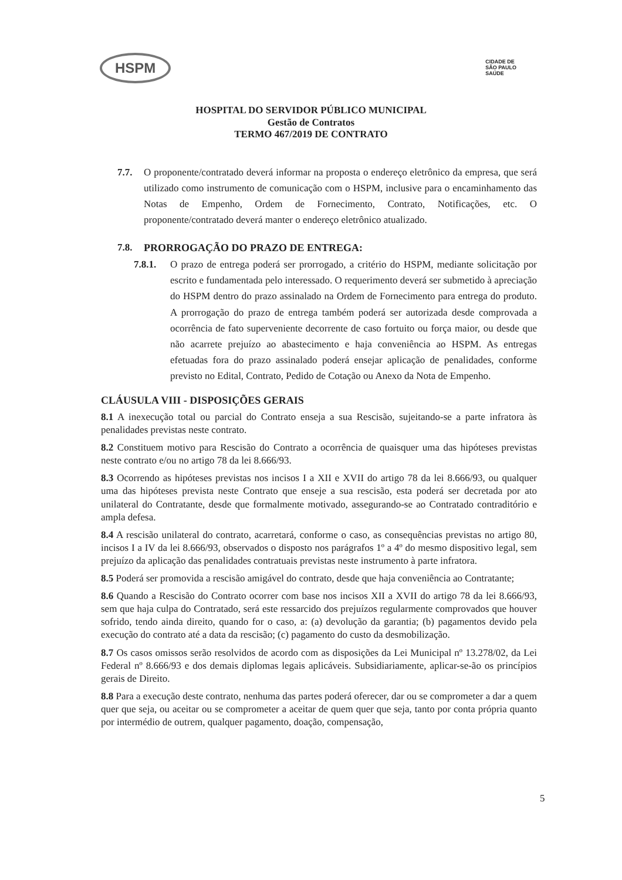HSPM
CIDADE DE
SÃO PAULO
SAÚDE
HOSPITAL DO SERVIDOR PÚBLICO MUNICIPAL
Gestão de Contratos
TERMO 467/2019 DE CONTRATO
7.7. O proponente/contratado deverá informar na proposta o endereço eletrônico da empresa, que será utilizado como instrumento de comunicação com o HSPM, inclusive para o encaminhamento das Notas de Empenho, Ordem de Fornecimento, Contrato, Notificações, etc. O proponente/contratado deverá manter o endereço eletrônico atualizado.
7.8. PRORROGAÇÃO DO PRAZO DE ENTREGA:
7.8.1. O prazo de entrega poderá ser prorrogado, a critério do HSPM, mediante solicitação por escrito e fundamentada pelo interessado. O requerimento deverá ser submetido à apreciação do HSPM dentro do prazo assinalado na Ordem de Fornecimento para entrega do produto. A prorrogação do prazo de entrega também poderá ser autorizada desde comprovada a ocorrência de fato superveniente decorrente de caso fortuito ou força maior, ou desde que não acarrete prejuízo ao abastecimento e haja conveniência ao HSPM. As entregas efetuadas fora do prazo assinalado poderá ensejar aplicação de penalidades, conforme previsto no Edital, Contrato, Pedido de Cotação ou Anexo da Nota de Empenho.
CLÁUSULA VIII - DISPOSIÇÕES GERAIS
8.1 A inexecução total ou parcial do Contrato enseja a sua Rescisão, sujeitando-se a parte infratora às penalidades previstas neste contrato.
8.2 Constituem motivo para Rescisão do Contrato a ocorrência de quaisquer uma das hipóteses previstas neste contrato e/ou no artigo 78 da lei 8.666/93.
8.3 Ocorrendo as hipóteses previstas nos incisos I a XII e XVII do artigo 78 da lei 8.666/93, ou qualquer uma das hipóteses prevista neste Contrato que enseje a sua rescisão, esta poderá ser decretada por ato unilateral do Contratante, desde que formalmente motivado, assegurando-se ao Contratado contraditório e ampla defesa.
8.4 A rescisão unilateral do contrato, acarretará, conforme o caso, as consequências previstas no artigo 80, incisos I a IV da lei 8.666/93, observados o disposto nos parágrafos 1º a 4º do mesmo dispositivo legal, sem prejuízo da aplicação das penalidades contratuais previstas neste instrumento à parte infratora.
8.5 Poderá ser promovida a rescisão amigável do contrato, desde que haja conveniência ao Contratante;
8.6 Quando a Rescisão do Contrato ocorrer com base nos incisos XII a XVII do artigo 78 da lei 8.666/93, sem que haja culpa do Contratado, será este ressarcido dos prejuízos regularmente comprovados que houver sofrido, tendo ainda direito, quando for o caso, a: (a) devolução da garantia; (b) pagamentos devido pela execução do contrato até a data da rescisão; (c) pagamento do custo da desmobilização.
8.7 Os casos omissos serão resolvidos de acordo com as disposições da Lei Municipal nº 13.278/02, da Lei Federal nº 8.666/93 e dos demais diplomas legais aplicáveis. Subsidiariamente, aplicar-se-ão os princípios gerais de Direito.
8.8 Para a execução deste contrato, nenhuma das partes poderá oferecer, dar ou se comprometer a dar a quem quer que seja, ou aceitar ou se comprometer a aceitar de quem quer que seja, tanto por conta própria quanto por intermédio de outrem, qualquer pagamento, doação, compensação,
5